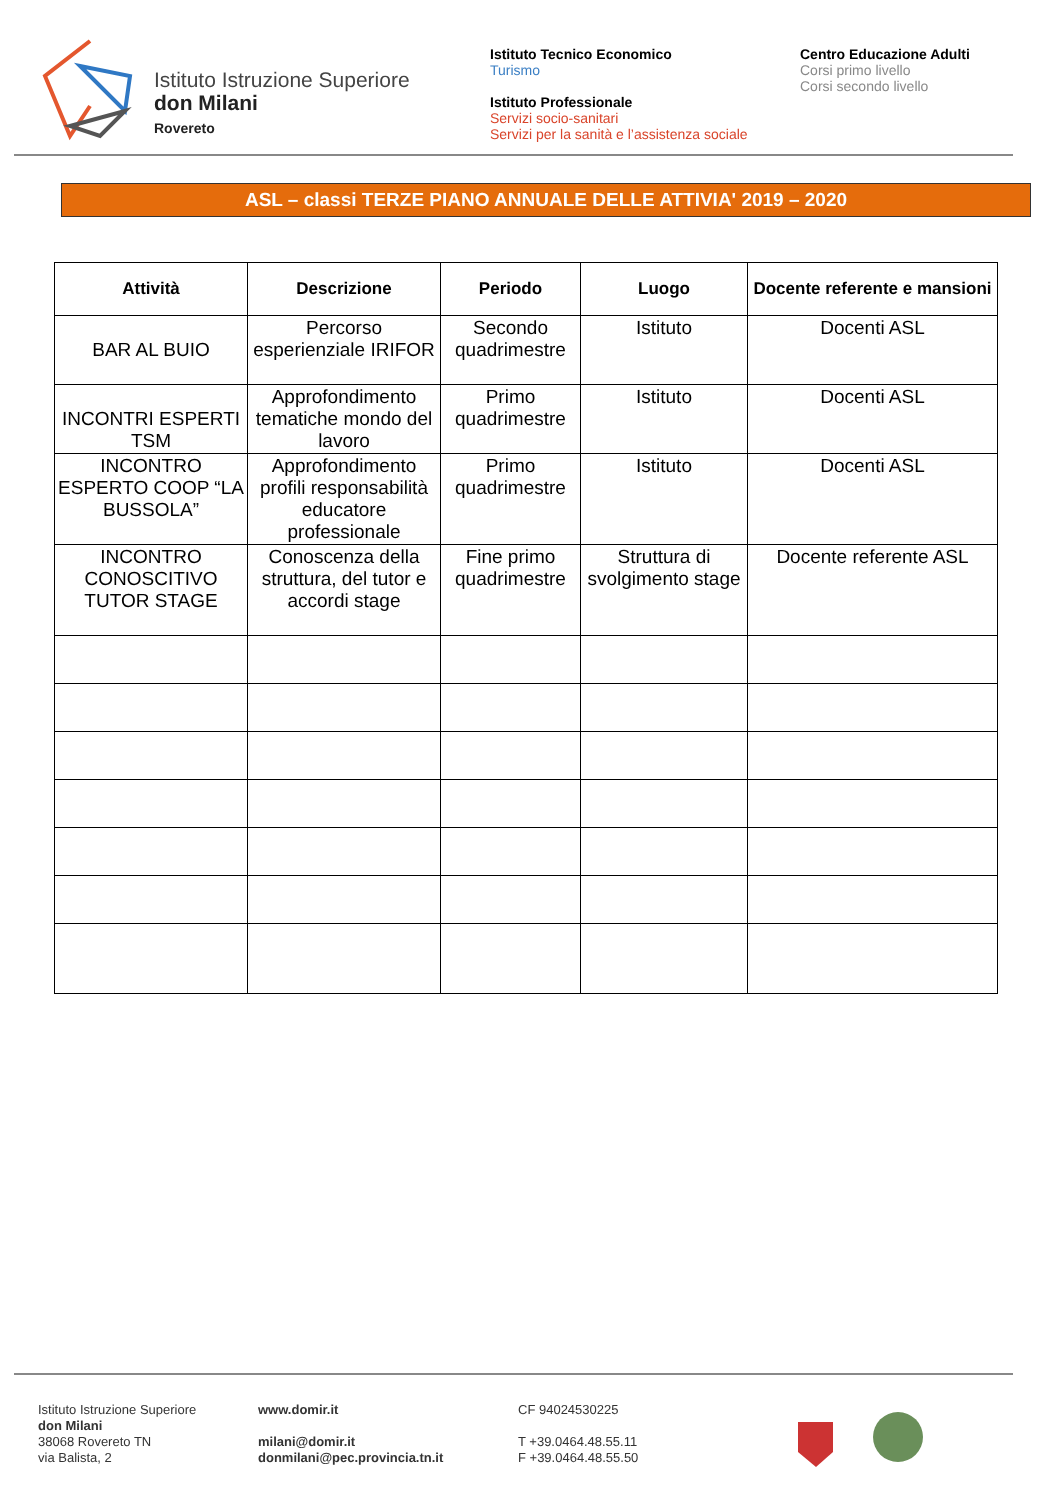Istituto Istruzione Superiore
don Milani
Rovereto
Istituto Tecnico Economico
Turismo
Istituto Professionale
Servizi socio-sanitari
Servizi per la sanità e l’assistenza sociale
Centro Educazione Adulti
Corsi primo livello
Corsi secondo livello
ASL – classi TERZE PIANO ANNUALE DELLE ATTIVIA' 2019 – 2020
| Attività | Descrizione | Periodo | Luogo | Docente referente e mansioni |
| --- | --- | --- | --- | --- |
| BAR AL BUIO | Percorso esperienziale IRIFOR | Secondo quadrimestre | Istituto | Docenti ASL |
| INCONTRI ESPERTI TSM | Approfondimento tematiche mondo del lavoro | Primo quadrimestre | Istituto | Docenti ASL |
| INCONTRO ESPERTO COOP “LA BUSSOLA” | Approfondimento profili responsabilità educatore professionale | Primo quadrimestre | Istituto | Docenti ASL |
| INCONTRO CONOSCITIVO TUTOR STAGE | Conoscenza della struttura, del tutor e accordi stage | Fine primo quadrimestre | Struttura di svolgimento stage | Docente referente ASL |
Istituto Istruzione Superiore
don Milani
38068 Rovereto TN
via Balista, 2
www.domir.it
milani@domir.it
donmilani@pec.provincia.tn.it
CF 94024530225
T +39.0464.48.55.11
F +39.0464.48.55.50